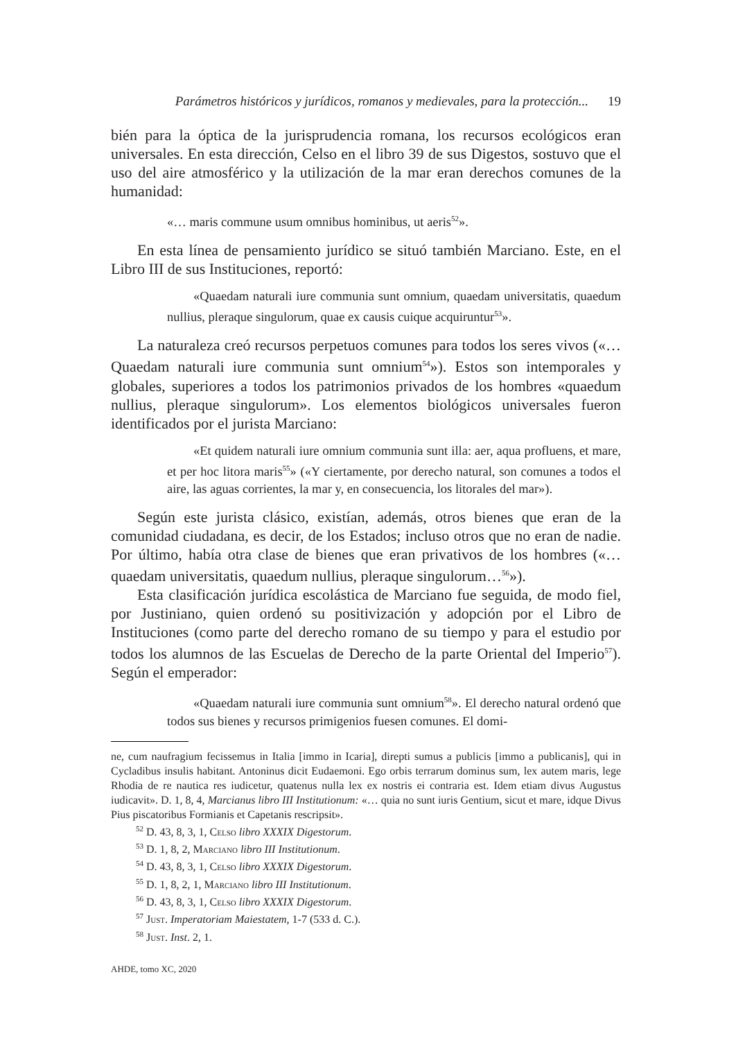Parámetros históricos y jurídicos, romanos y medievales, para la protección... 19
bién para la óptica de la jurisprudencia romana, los recursos ecológicos eran universales. En esta dirección, Celso en el libro 39 de sus Digestos, sostuvo que el uso del aire atmosférico y la utilización de la mar eran derechos comunes de la humanidad:
«… maris commune usum omnibus hominibus, ut aeris<sup>52</sup>».
En esta línea de pensamiento jurídico se situó también Marciano. Este, en el Libro III de sus Instituciones, reportó:
«Quaedam naturali iure communia sunt omnium, quaedam universitatis, quaedum nullius, pleraque singulorum, quae ex causis cuique acquiruntur<sup>53</sup>».
La naturaleza creó recursos perpetuos comunes para todos los seres vivos («… Quaedam naturali iure communia sunt omnium<sup>54</sup>»). Estos son intemporales y globales, superiores a todos los patrimonios privados de los hombres «quaedum nullius, pleraque singulorum». Los elementos biológicos universales fueron identificados por el jurista Marciano:
«Et quidem naturali iure omnium communia sunt illa: aer, aqua profluens, et mare, et per hoc litora maris<sup>55</sup>» («Y ciertamente, por derecho natural, son comunes a todos el aire, las aguas corrientes, la mar y, en consecuencia, los litorales del mar»).
Según este jurista clásico, existían, además, otros bienes que eran de la comunidad ciudadana, es decir, de los Estados; incluso otros que no eran de nadie. Por último, había otra clase de bienes que eran privativos de los hombres («… quaedam universitatis, quaedum nullius, pleraque singulorum…<sup>56</sup>»).
Esta clasificación jurídica escolástica de Marciano fue seguida, de modo fiel, por Justiniano, quien ordenó su positivización y adopción por el Libro de Instituciones (como parte del derecho romano de su tiempo y para el estudio por todos los alumnos de las Escuelas de Derecho de la parte Oriental del Imperio<sup>57</sup>). Según el emperador:
«Quaedam naturali iure communia sunt omnium<sup>58</sup>». El derecho natural ordenó que todos sus bienes y recursos primigenios fuesen comunes. El domi-
ne, cum naufragium fecissemus in Italia [immo in Icaria], direpti sumus a publicis [immo a publicanis], qui in Cycladibus insulis habitant. Antoninus dicit Eudaemoni. Ego orbis terrarum dominus sum, lex autem maris, lege Rhodia de re nautica res iudicetur, quatenus nulla lex ex nostris ei contraria est. Idem etiam divus Augustus iudicavit». D. 1, 8, 4, Marcianus libro III Institutionum: «… quia no sunt iuris Gentium, sicut et mare, idque Divus Pius piscatoribus Formianis et Capetanis rescripsit».
<sup>52</sup> D. 43, 8, 3, 1, Celso libro XXXIX Digestorum.
<sup>53</sup> D. 1, 8, 2, Marciano libro III Institutionum.
<sup>54</sup> D. 43, 8, 3, 1, Celso libro XXXIX Digestorum.
<sup>55</sup> D. 1, 8, 2, 1, Marciano libro III Institutionum.
<sup>56</sup> D. 43, 8, 3, 1, Celso libro XXXIX Digestorum.
<sup>57</sup> Just. Imperatoriam Maiestatem, 1-7 (533 d. C.).
<sup>58</sup> Just. Inst. 2, 1.
AHDE, tomo XC, 2020